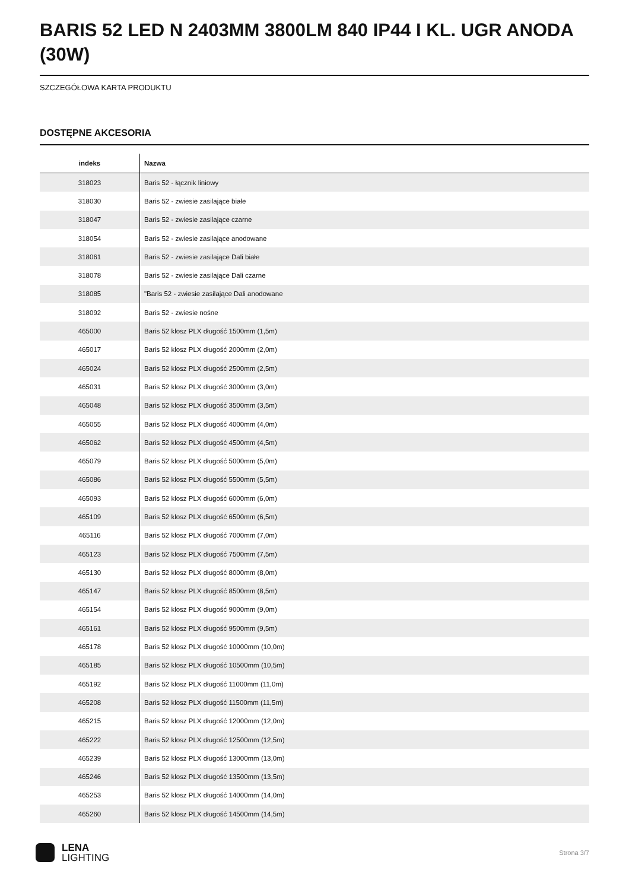BARIS 52 LED N 2403MM 3800LM 840 IP44 I KL. UGR ANODA (30W)
SZCZEGÓŁOWA KARTA PRODUKTU
DOSTĘPNE AKCESORIA
| indeks | Nazwa |
| --- | --- |
| 318023 | Baris 52 - łącznik liniowy |
| 318030 | Baris 52 - zwiesie zasilające białe |
| 318047 | Baris 52 - zwiesie zasilające czarne |
| 318054 | Baris 52 - zwiesie zasilające anodowane |
| 318061 | Baris 52 - zwiesie zasilające Dali białe |
| 318078 | Baris 52 - zwiesie zasilające Dali czarne |
| 318085 | "Baris 52 - zwiesie zasilające Dali anodowane |
| 318092 | Baris 52 - zwiesie nośne |
| 465000 | Baris 52 klosz PLX długość 1500mm (1,5m) |
| 465017 | Baris 52 klosz PLX długość 2000mm (2,0m) |
| 465024 | Baris 52 klosz PLX długość 2500mm (2,5m) |
| 465031 | Baris 52 klosz PLX długość 3000mm (3,0m) |
| 465048 | Baris 52 klosz PLX długość 3500mm (3,5m) |
| 465055 | Baris 52 klosz PLX długość 4000mm (4,0m) |
| 465062 | Baris 52 klosz PLX długość 4500mm (4,5m) |
| 465079 | Baris 52 klosz PLX długość 5000mm (5,0m) |
| 465086 | Baris 52 klosz PLX długość 5500mm (5,5m) |
| 465093 | Baris 52 klosz PLX długość 6000mm (6,0m) |
| 465109 | Baris 52 klosz PLX długość 6500mm (6,5m) |
| 465116 | Baris 52 klosz PLX długość 7000mm (7,0m) |
| 465123 | Baris 52 klosz PLX długość 7500mm (7,5m) |
| 465130 | Baris 52 klosz PLX długość 8000mm (8,0m) |
| 465147 | Baris 52 klosz PLX długość 8500mm (8,5m) |
| 465154 | Baris 52 klosz PLX długość 9000mm (9,0m) |
| 465161 | Baris 52 klosz PLX długość 9500mm (9,5m) |
| 465178 | Baris 52 klosz PLX długość 10000mm (10,0m) |
| 465185 | Baris 52 klosz PLX długość 10500mm (10,5m) |
| 465192 | Baris 52 klosz PLX długość 11000mm (11,0m) |
| 465208 | Baris 52 klosz PLX długość 11500mm (11,5m) |
| 465215 | Baris 52 klosz PLX długość 12000mm (12,0m) |
| 465222 | Baris 52 klosz PLX długość 12500mm (12,5m) |
| 465239 | Baris 52 klosz PLX długość 13000mm (13,0m) |
| 465246 | Baris 52 klosz PLX długość 13500mm (13,5m) |
| 465253 | Baris 52 klosz PLX długość 14000mm (14,0m) |
| 465260 | Baris 52 klosz PLX długość 14500mm (14,5m) |
LENA
LIGHTING
Strona 3/7